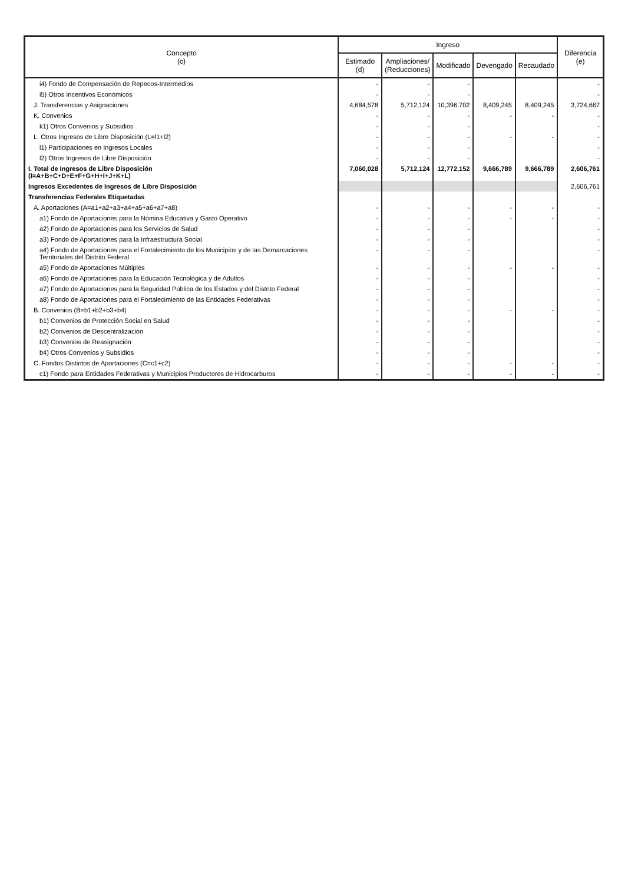| Concepto (c) | Ingreso | | | | | Diferencia (e) |
| --- | --- | --- | --- | --- | --- | --- |
| | Estimado (d) | Ampliaciones/ (Reducciones) | Modificado | Devengado | Recaudado | |
| i4) Fondo de Compensación de Repecos-Intermedios | - | - | - | | | - |
| i5) Otros Incentivos Económicos | - | - | - | | | - |
| J. Transferencias y Asignaciones | 4,684,578 | 5,712,124 | 10,396,702 | 8,409,245 | 8,409,245 | 3,724,667 |
| K. Convenios | - | - | - | - | - | - |
| k1) Otros Convenios y Subsidios | - | - | - | | | - |
| L. Otros Ingresos de Libre Disposición (L=l1+l2) | - | - | - | - | - | - |
| l1) Participaciones en Ingresos Locales | - | - | - | | | - |
| l2) Otros Ingresos de Libre Disposición | - | - | - | | | - |
| I. Total de Ingresos de Libre Disposición (I=A+B+C+D+E+F+G+H+I+J+K+L) | 7,060,028 | 5,712,124 | 12,772,152 | 9,666,789 | 9,666,789 | 2,606,761 |
| Ingresos Excedentes de Ingresos de Libre Disposición | | | | | | 2,606,761 |
| Transferencias Federales Etiquetadas | | | | | | |
| A. Aportaciones (A=a1+a2+a3+a4+a5+a6+a7+a8) | - | - | - | - | - | - |
| a1) Fondo de Aportaciones para la Nómina Educativa y Gasto Operativo | - | - | - | - | - | - |
| a2) Fondo de Aportaciones para los Servicios de Salud | - | - | - | | | - |
| a3) Fondo de Aportaciones para la Infraestructura Social | - | - | - | | | - |
| a4) Fondo de Aportaciones para el Fortalecimiento de los Municipios y de las Demarcaciones Territoriales del Distrito Federal | - | - | - | | | - |
| a5) Fondo de Aportaciones Múltiples | - | - | - | - | - | - |
| a6) Fondo de Aportaciones para la Educación Tecnológica y de Adultos | - | - | - | | | - |
| a7) Fondo de Aportaciones para la Seguridad Pública de los Estados y del Distrito Federal | - | - | - | | | - |
| a8) Fondo de Aportaciones para el Fortalecimiento de las Entidades Federativas | - | - | - | | | - |
| B. Convenios (B=b1+b2+b3+b4) | - | - | - | - | - | - |
| b1) Convenios de Protección Social en Salud | - | - | - | | | - |
| b2) Convenios de Descentralización | - | - | - | | | - |
| b3) Convenios de Reasignación | - | - | - | | | - |
| b4) Otros Convenios y Subsidios | - | - | - | | | - |
| C. Fondos Distintos de Aportaciones (C=c1+c2) | - | - | - | - | - | - |
| c1) Fondo para Entidades Federativas y Municipios Productores de Hidrocarburos | - | - | - | - | - | - |